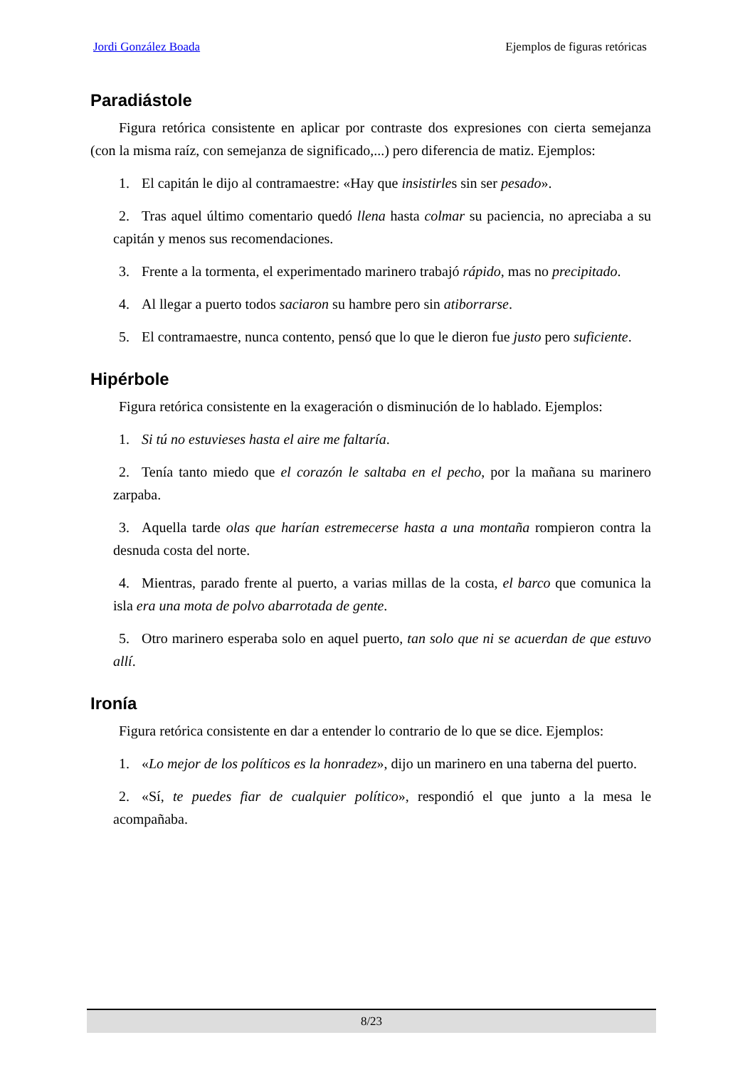Jordi González Boada Ejemplos de figuras retóricas
Paradiástole
Figura retórica consistente en aplicar por contraste dos expresiones con cierta semejanza (con la misma raíz, con semejanza de significado,...) pero diferencia de matiz. Ejemplos:
1. El capitán le dijo al contramaestre: «Hay que insistirles sin ser pesado».
2. Tras aquel último comentario quedó llena hasta colmar su paciencia, no apreciaba a su capitán y menos sus recomendaciones.
3. Frente a la tormenta, el experimentado marinero trabajó rápido, mas no precipitado.
4. Al llegar a puerto todos saciaron su hambre pero sin atiborrarse.
5. El contramaestre, nunca contento, pensó que lo que le dieron fue justo pero suficiente.
Hipérbole
Figura retórica consistente en la exageración o disminución de lo hablado. Ejemplos:
1. Si tú no estuvieses hasta el aire me faltaría.
2. Tenía tanto miedo que el corazón le saltaba en el pecho, por la mañana su marinero zarpaba.
3. Aquella tarde olas que harían estremecerse hasta a una montaña rompieron contra la desnuda costa del norte.
4. Mientras, parado frente al puerto, a varias millas de la costa, el barco que comunica la isla era una mota de polvo abarrotada de gente.
5. Otro marinero esperaba solo en aquel puerto, tan solo que ni se acuerdan de que estuvo allí.
Ironía
Figura retórica consistente en dar a entender lo contrario de lo que se dice. Ejemplos:
1. «Lo mejor de los políticos es la honradez», dijo un marinero en una taberna del puerto.
2. «Sí, te puedes fiar de cualquier político», respondió el que junto a la mesa le acompañaba.
8/23